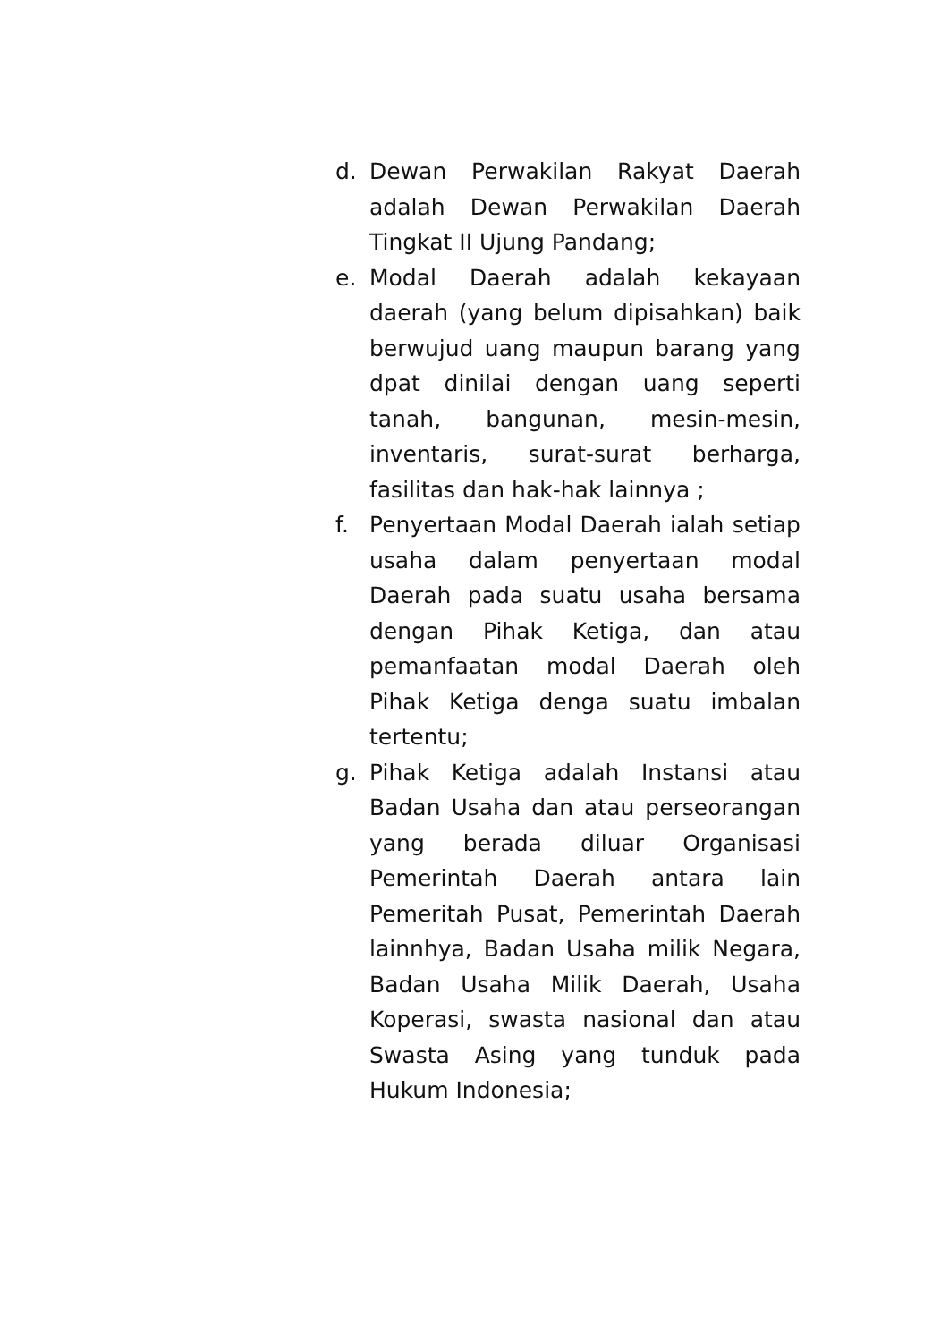d. Dewan Perwakilan Rakyat Daerah adalah Dewan Perwakilan Daerah Tingkat II Ujung Pandang;
e. Modal Daerah adalah kekayaan daerah (yang belum dipisahkan) baik berwujud uang maupun barang yang dpat dinilai dengan uang seperti tanah, bangunan, mesin-mesin, inventaris, surat-surat berharga, fasilitas dan hak-hak lainnya ;
f. Penyertaan Modal Daerah ialah setiap usaha dalam penyertaan modal Daerah pada suatu usaha bersama dengan Pihak Ketiga, dan atau pemanfaatan modal Daerah oleh Pihak Ketiga denga suatu imbalan tertentu;
g. Pihak Ketiga adalah Instansi atau Badan Usaha dan atau perseorangan yang berada diluar Organisasi Pemerintah Daerah antara lain Pemeritah Pusat, Pemerintah Daerah lainnhya, Badan Usaha milik Negara, Badan Usaha Milik Daerah, Usaha Koperasi, swasta nasional dan atau Swasta Asing yang tunduk pada Hukum Indonesia;